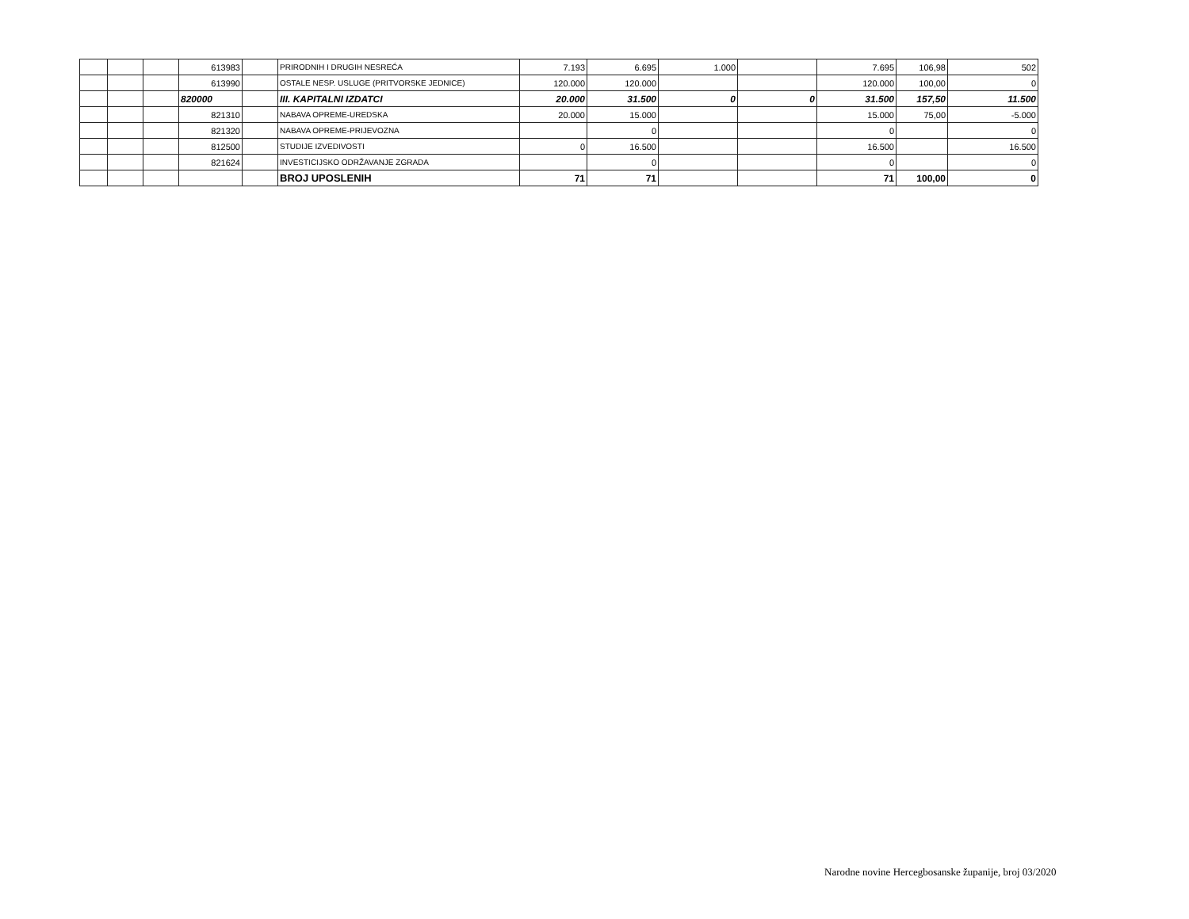| | | | 613983 | | PRIRODNIH I DRUGIH NESREĆA | 7.193 | 6.695 | 1.000 | | 7.695 | 106,98 | 502 |
| | | | 613990 | | OSTALE NESP. USLUGE (PRITVORSKE JEDNICE) | 120.000 | 120.000 | | | 120.000 | 100,00 | 0 |
| | | | 820000 | | III. KAPITALNI IZDATCI | 20.000 | 31.500 | 0 | 0 | 31.500 | 157,50 | 11.500 |
| | | | 821310 | | NABAVA OPREME-UREDSKA | 20.000 | 15.000 | | | 15.000 | 75,00 | -5.000 |
| | | | 821320 | | NABAVA OPREME-PRIJEVOZNA | | 0 | | | 0 | | 0 |
| | | | 812500 | | STUDIJE IZVEDIVOSTI | 0 | 16.500 | | | 16.500 | | 16.500 |
| | | | 821624 | | INVESTICIJSKO ODRŽAVANJE ZGRADA | | 0 | | | 0 | | 0 |
| | | | | | BROJ UPOSLENIH | 71 | 71 | | | 71 | 100,00 | 0 |
Narodne novine Hercegbosanske županije, broj 03/2020